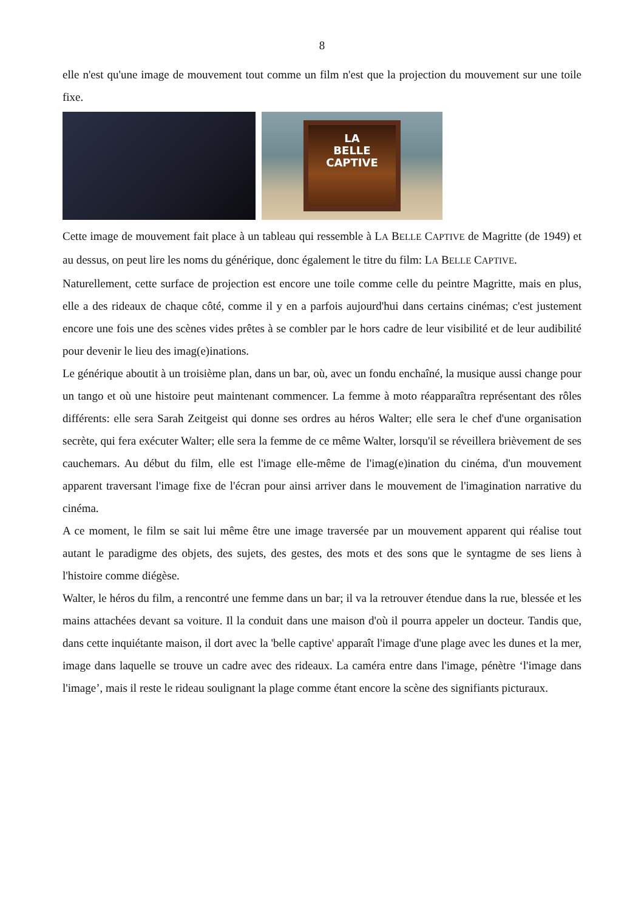8
elle n'est qu'une image de mouvement tout comme un film n'est que la projection du mouvement sur une toile fixe.
LA
BELLE
CAPTIVE
Cette image de mouvement fait place à un tableau qui ressemble à LA BELLE CAPTIVE de Magritte (de 1949) et au dessus, on peut lire les noms du générique, donc également le titre du film: LA BELLE CAPTIVE.
Naturellement, cette surface de projection est encore une toile comme celle du peintre Magritte, mais en plus, elle a des rideaux de chaque côté, comme il y en a parfois aujourd'hui dans certains cinémas; c'est justement encore une fois une des scènes vides prêtes à se combler par le hors cadre de leur visibilité et de leur audibilité pour devenir le lieu des imag(e)inations.
Le générique aboutit à un troisième plan, dans un bar, où, avec un fondu enchaîné, la musique aussi change pour un tango et où une histoire peut maintenant commencer. La femme à moto réapparaîtra représentant des rôles différents: elle sera Sarah Zeitgeist qui donne ses ordres au héros Walter; elle sera le chef d'une organisation secrète, qui fera exécuter Walter; elle sera la femme de ce même Walter, lorsqu'il se réveillera brièvement de ses cauchemars. Au début du film, elle est l'image elle-même de l'imag(e)ination du cinéma, d'un mouvement apparent traversant l'image fixe de l'écran pour ainsi arriver dans le mouvement de l'imagination narrative du cinéma.
A ce moment, le film se sait lui même être une image traversée par un mouvement apparent qui réalise tout autant le paradigme des objets, des sujets, des gestes, des mots et des sons que le syntagme de ses liens à l'histoire comme diégèse.
Walter, le héros du film, a rencontré une femme dans un bar; il va la retrouver étendue dans la rue, blessée et les mains attachées devant sa voiture. Il la conduit dans une maison d'où il pourra appeler un docteur. Tandis que, dans cette inquiétante maison, il dort avec la 'belle captive' apparaît l'image d'une plage avec les dunes et la mer, image dans laquelle se trouve un cadre avec des rideaux. La caméra entre dans l'image, pénètre ‘l'image dans l'image’, mais il reste le rideau soulignant la plage comme étant encore la scène des signifiants picturaux.